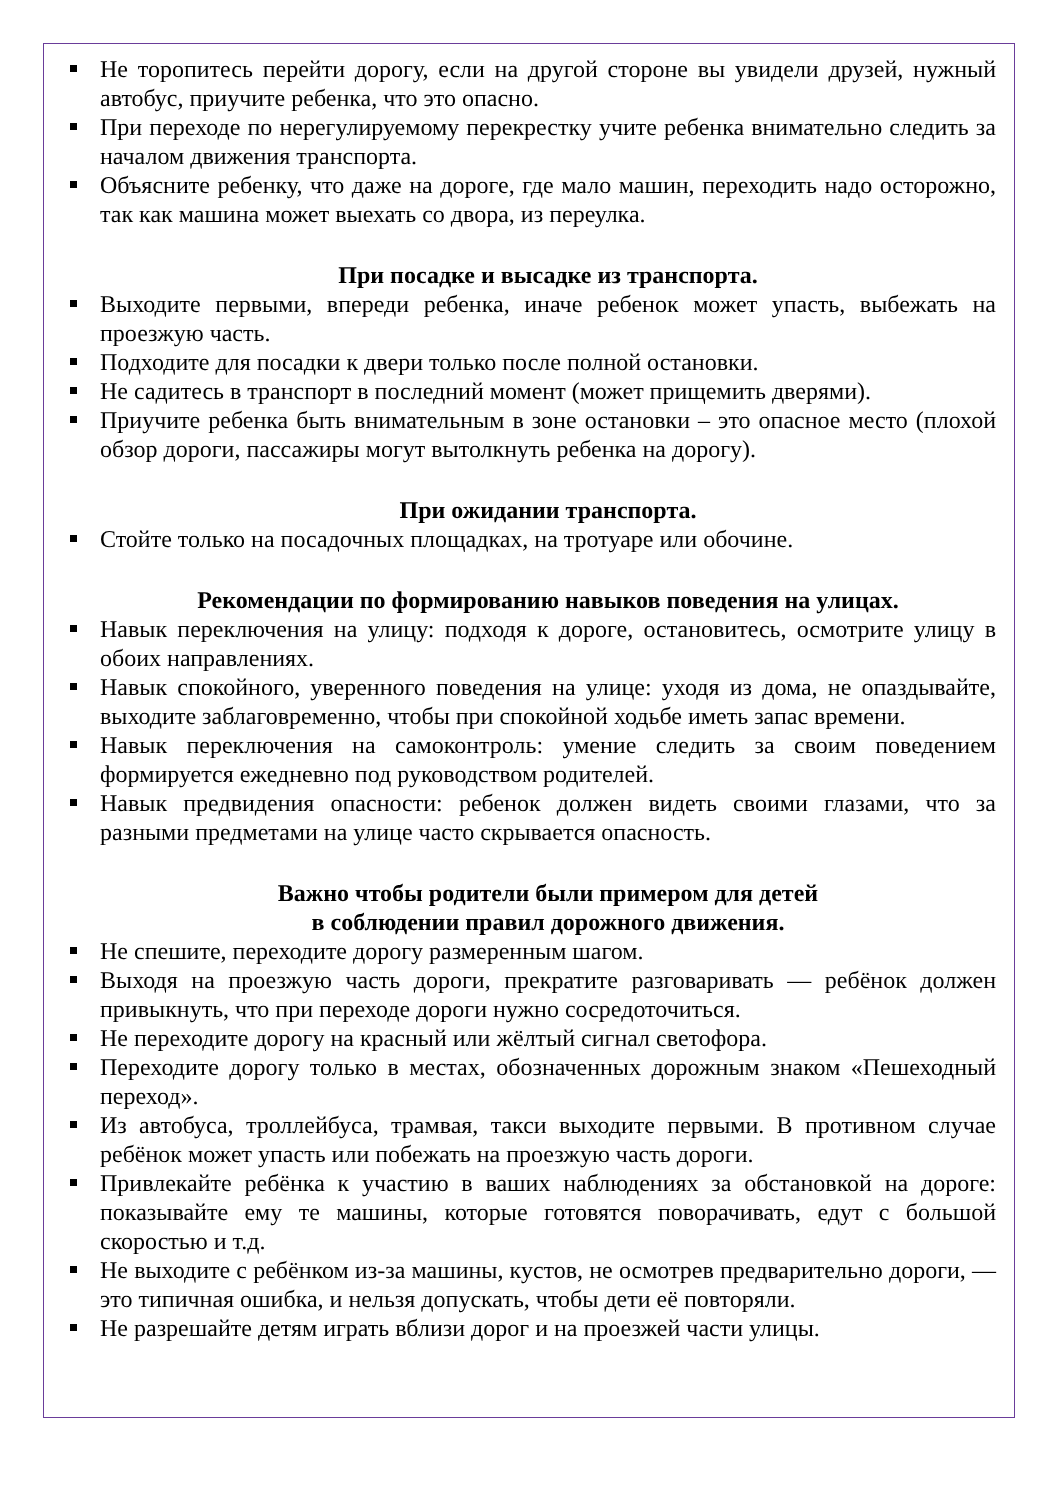Не торопитесь перейти дорогу, если на другой стороне вы увидели друзей, нужный автобус, приучите ребенка, что это опасно.
При переходе по нерегулируемому перекрестку учите ребенка внимательно следить за началом движения транспорта.
Объясните ребенку, что даже на дороге, где мало машин, переходить надо осторожно, так как машина может выехать со двора, из переулка.
При посадке и высадке из транспорта.
Выходите первыми, впереди ребенка, иначе ребенок может упасть, выбежать на проезжую часть.
Подходите для посадки к двери только после полной остановки.
Не садитесь в транспорт в последний момент (может прищемить дверями).
Приучите ребенка быть внимательным в зоне остановки – это опасное место (плохой обзор дороги, пассажиры могут вытолкнуть ребенка на дорогу).
При ожидании транспорта.
Стойте только на посадочных площадках, на тротуаре или обочине.
Рекомендации по формированию навыков поведения на улицах.
Навык переключения на улицу: подходя к дороге, остановитесь, осмотрите улицу в обоих направлениях.
Навык спокойного, уверенного поведения на улице: уходя из дома, не опаздывайте, выходите заблаговременно, чтобы при спокойной ходьбе иметь запас времени.
Навык переключения на самоконтроль: умение следить за своим поведением формируется ежедневно под руководством родителей.
Навык предвидения опасности: ребенок должен видеть своими глазами, что за разными предметами на улице часто скрывается опасность.
Важно чтобы родители были примером для детей
в соблюдении правил дорожного движения.
Не спешите, переходите дорогу размеренным шагом.
Выходя на проезжую часть дороги, прекратите разговаривать — ребёнок должен привыкнуть, что при переходе дороги нужно сосредоточиться.
Не переходите дорогу на красный или жёлтый сигнал светофора.
Переходите дорогу только в местах, обозначенных дорожным знаком «Пешеходный переход».
Из автобуса, троллейбуса, трамвая, такси выходите первыми. В противном случае ребёнок может упасть или побежать на проезжую часть дороги.
Привлекайте ребёнка к участию в ваших наблюдениях за обстановкой на дороге: показывайте ему те машины, которые готовятся поворачивать, едут с большой скоростью и т.д.
Не выходите с ребёнком из-за машины, кустов, не осмотрев предварительно дороги, — это типичная ошибка, и нельзя допускать, чтобы дети её повторяли.
Не разрешайте детям играть вблизи дорог и на проезжей части улицы.